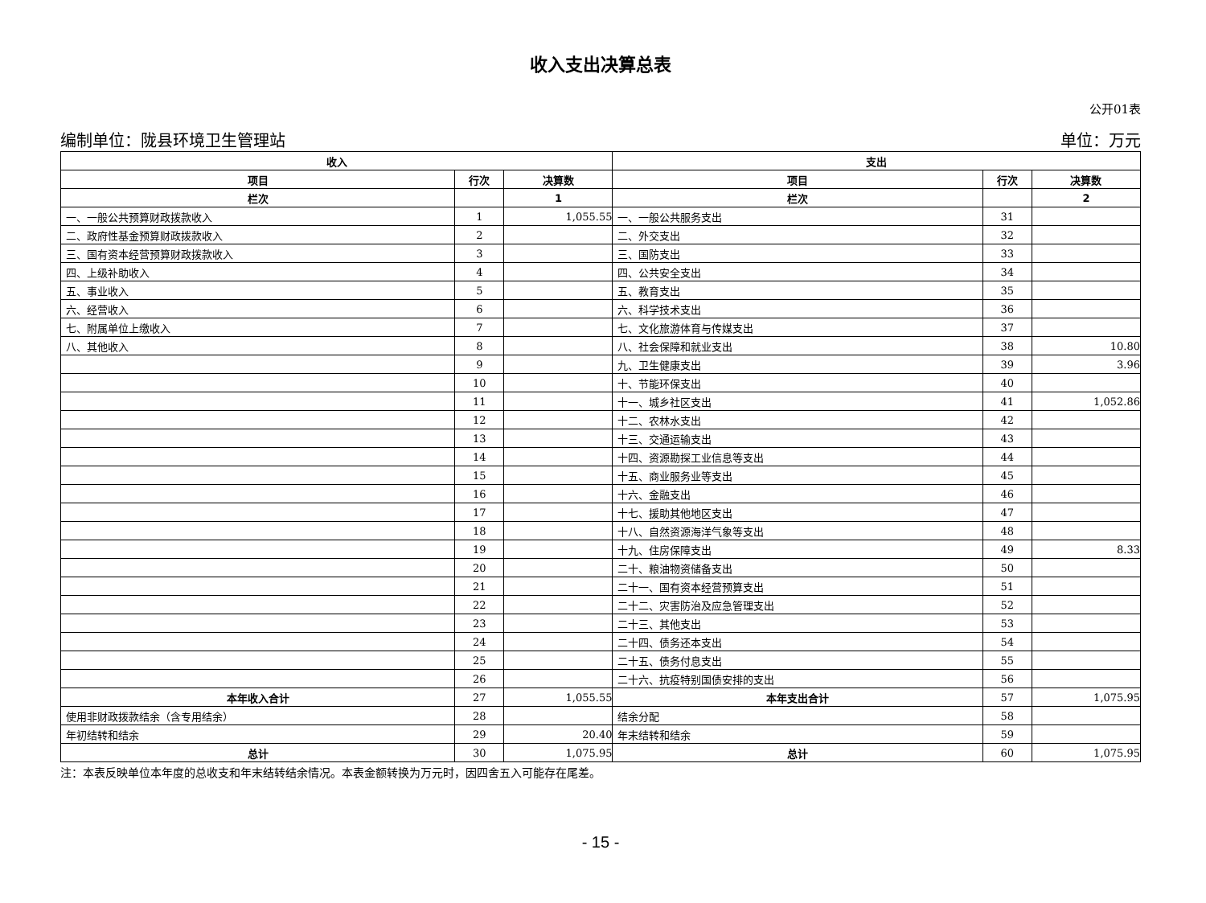收入支出决算总表
公开01表
编制单位：陇县环境卫生管理站 单位：万元
| 收入 | | | 支出 | | |
| --- | --- | --- | --- | --- | --- |
| 项目 | 行次 | 决算数 | 项目 | 行次 | 决算数 |
| 栏次 | | 1 | 栏次 | | 2 |
| 一、一般公共预算财政拨款收入 | 1 | 1,055.55 | 一、一般公共服务支出 | 31 | |
| 二、政府性基金预算财政拨款收入 | 2 | | 二、外交支出 | 32 | |
| 三、国有资本经营预算财政拨款收入 | 3 | | 三、国防支出 | 33 | |
| 四、上级补助收入 | 4 | | 四、公共安全支出 | 34 | |
| 五、事业收入 | 5 | | 五、教育支出 | 35 | |
| 六、经营收入 | 6 | | 六、科学技术支出 | 36 | |
| 七、附属单位上缴收入 | 7 | | 七、文化旅游体育与传媒支出 | 37 | |
| 八、其他收入 | 8 | | 八、社会保障和就业支出 | 38 | 10.80 |
| | 9 | | 九、卫生健康支出 | 39 | 3.96 |
| | 10 | | 十、节能环保支出 | 40 | |
| | 11 | | 十一、城乡社区支出 | 41 | 1,052.86 |
| | 12 | | 十二、农林水支出 | 42 | |
| | 13 | | 十三、交通运输支出 | 43 | |
| | 14 | | 十四、资源勘探工业信息等支出 | 44 | |
| | 15 | | 十五、商业服务业等支出 | 45 | |
| | 16 | | 十六、金融支出 | 46 | |
| | 17 | | 十七、援助其他地区支出 | 47 | |
| | 18 | | 十八、自然资源海洋气象等支出 | 48 | |
| | 19 | | 十九、住房保障支出 | 49 | 8.33 |
| | 20 | | 二十、粮油物资储备支出 | 50 | |
| | 21 | | 二十一、国有资本经营预算支出 | 51 | |
| | 22 | | 二十二、灾害防治及应急管理支出 | 52 | |
| | 23 | | 二十三、其他支出 | 53 | |
| | 24 | | 二十四、债务还本支出 | 54 | |
| | 25 | | 二十五、债务付息支出 | 55 | |
| | 26 | | 二十六、抗疫特别国债安排的支出 | 56 | |
| 本年收入合计 | 27 | 1,055.55 | 本年支出合计 | 57 | 1,075.95 |
| 使用非财政拨款结余（含专用结余） | 28 | | 结余分配 | 58 | |
| 年初结转和结余 | 29 | 20.40 | 年末结转和结余 | 59 | |
| 总计 | 30 | 1,075.95 | 总计 | 60 | 1,075.95 |
注：本表反映单位本年度的总收支和年末结转结余情况。本表金额转换为万元时，因四舍五入可能存在尾差。
- 15 -